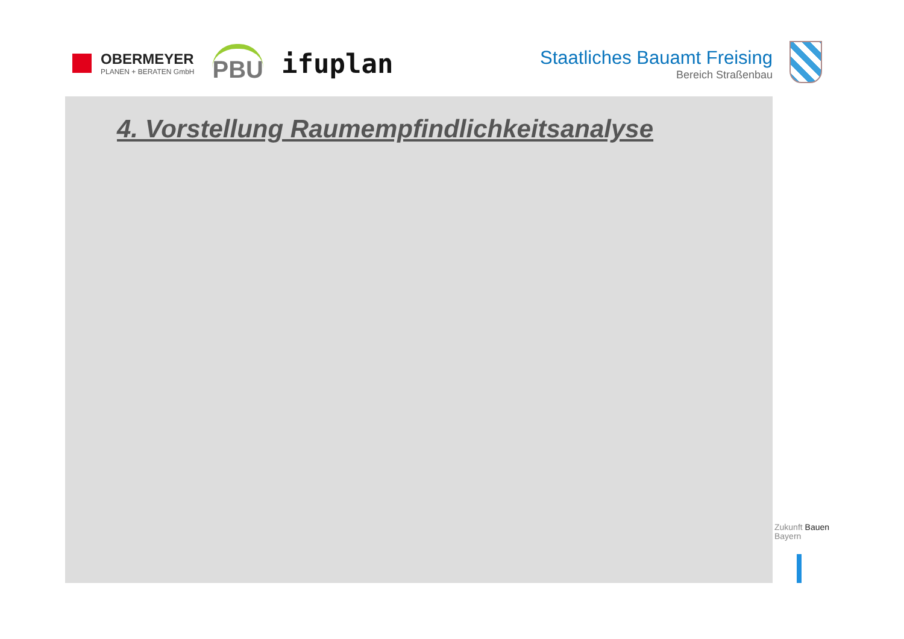OBERMEYER
PLANEN + BERATEN GmbH
PBU
ifuplan
Staatliches Bauamt Freising
Bereich Straßenbau
4. Vorstellung Raumempfindlichkeitsanalyse
Zukunft Bauen
Bayern